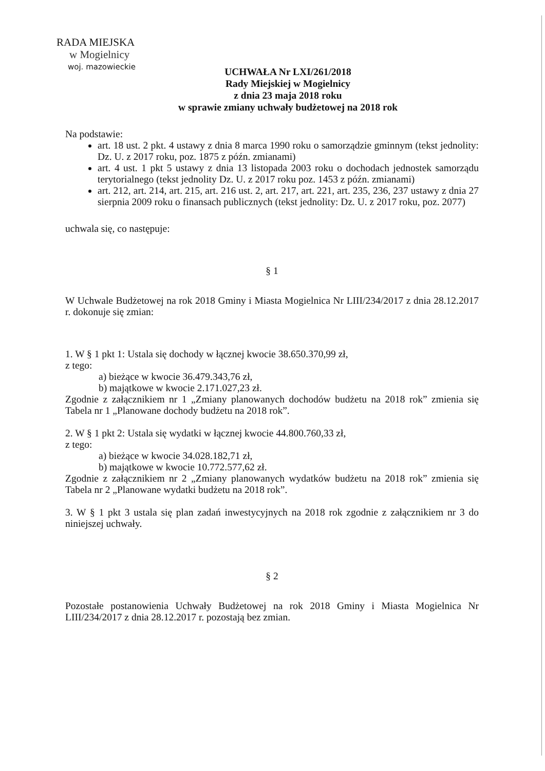RADA MIEJSKA
w Mogielnicy
woj. mazowieckie
UCHWAŁA Nr LXI/261/2018
Rady Miejskiej w Mogielnicy
z dnia 23 maja 2018 roku
w sprawie zmiany uchwały budżetowej na 2018 rok
Na podstawie:
art. 18 ust. 2 pkt. 4 ustawy z dnia 8 marca 1990 roku o samorządzie gminnym (tekst jednolity: Dz. U. z 2017 roku, poz. 1875 z późn. zmianami)
art. 4 ust. 1 pkt 5 ustawy z dnia 13 listopada 2003 roku o dochodach jednostek samorządu terytorialnego (tekst jednolity Dz. U. z 2017 roku poz. 1453 z późn. zmianami)
art. 212, art. 214, art. 215, art. 216 ust. 2, art. 217, art. 221, art. 235, 236, 237 ustawy z dnia 27 sierpnia 2009 roku o finansach publicznych (tekst jednolity: Dz. U. z 2017 roku, poz. 2077)
uchwala się, co następuje:
§ 1
W Uchwale Budżetowej na rok 2018 Gminy i Miasta Mogielnica Nr LIII/234/2017 z dnia 28.12.2017 r. dokonuje się zmian:
1. W § 1 pkt 1: Ustala się dochody w łącznej kwocie 38.650.370,99 zł,
z tego:
a) bieżące w kwocie 36.479.343,76 zł,
b) majątkowe w kwocie 2.171.027,23 zł.
Zgodnie z załącznikiem nr 1 „Zmiany planowanych dochodów budżetu na 2018 rok” zmienia się Tabela nr 1 „Planowane dochody budżetu na 2018 rok”.
2. W § 1 pkt 2: Ustala się wydatki w łącznej kwocie 44.800.760,33 zł,
z tego:
a) bieżące w kwocie 34.028.182,71 zł,
b) majątkowe w kwocie 10.772.577,62 zł.
Zgodnie z załącznikiem nr 2 „Zmiany planowanych wydatków budżetu na 2018 rok” zmienia się Tabela nr 2 „Planowane wydatki budżetu na 2018 rok”.
3. W § 1 pkt 3 ustala się plan zadań inwestycyjnych na 2018 rok zgodnie z załącznikiem nr 3 do niniejszej uchwały.
§ 2
Pozostałe postanowienia Uchwały Budżetowej na rok 2018 Gminy i Miasta Mogielnica Nr LIII/234/2017 z dnia 28.12.2017 r. pozostają bez zmian.